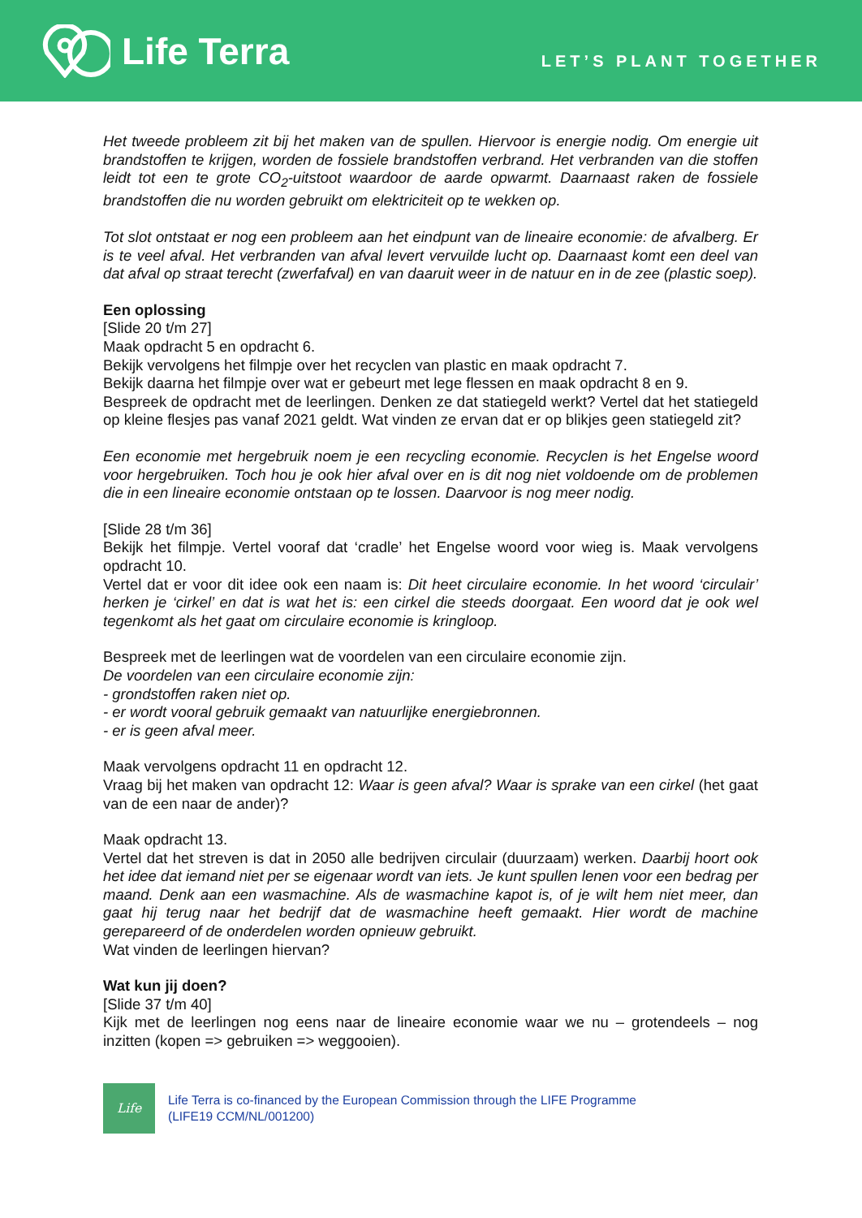Life Terra
LET’S PLANT TOGETHER
Het tweede probleem zit bij het maken van de spullen. Hiervoor is energie nodig. Om energie uit brandstoffen te krijgen, worden de fossiele brandstoffen verbrand. Het verbranden van die stoffen leidt tot een te grote CO<sub>2</sub>-uitstoot waardoor de aarde opwarmt. Daarnaast raken de fossiele brandstoffen die nu worden gebruikt om elektriciteit op te wekken op.
Tot slot ontstaat er nog een probleem aan het eindpunt van de lineaire economie: de afvalberg. Er is te veel afval. Het verbranden van afval levert vervuilde lucht op. Daarnaast komt een deel van dat afval op straat terecht (zwerfafval) en van daaruit weer in de natuur en in de zee (plastic soep).
Een oplossing
[Slide 20 t/m 27]
Maak opdracht 5 en opdracht 6.
Bekijk vervolgens het filmpje over het recyclen van plastic en maak opdracht 7.
Bekijk daarna het filmpje over wat er gebeurt met lege flessen en maak opdracht 8 en 9.
Bespreek de opdracht met de leerlingen. Denken ze dat statiegeld werkt? Vertel dat het statiegeld op kleine flesjes pas vanaf 2021 geldt. Wat vinden ze ervan dat er op blikjes geen statiegeld zit?
Een economie met hergebruik noem je een recycling economie. Recyclen is het Engelse woord voor hergebruiken. Toch hou je ook hier afval over en is dit nog niet voldoende om de problemen die in een lineaire economie ontstaan op te lossen. Daarvoor is nog meer nodig.
[Slide 28 t/m 36]
Bekijk het filmpje. Vertel vooraf dat ‘cradle’ het Engelse woord voor wieg is. Maak vervolgens opdracht 10.
Vertel dat er voor dit idee ook een naam is: Dit heet circulaire economie. In het woord ‘circulair’ herken je ‘cirkel’ en dat is wat het is: een cirkel die steeds doorgaat. Een woord dat je ook wel tegenkomt als het gaat om circulaire economie is kringloop.
Bespreek met de leerlingen wat de voordelen van een circulaire economie zijn.
De voordelen van een circulaire economie zijn:
- grondstoffen raken niet op.
- er wordt vooral gebruik gemaakt van natuurlijke energiebronnen.
- er is geen afval meer.
Maak vervolgens opdracht 11 en opdracht 12.
Vraag bij het maken van opdracht 12: Waar is geen afval? Waar is sprake van een cirkel (het gaat van de een naar de ander)?
Maak opdracht 13.
Vertel dat het streven is dat in 2050 alle bedrijven circulair (duurzaam) werken. Daarbij hoort ook het idee dat iemand niet per se eigenaar wordt van iets. Je kunt spullen lenen voor een bedrag per maand. Denk aan een wasmachine. Als de wasmachine kapot is, of je wilt hem niet meer, dan gaat hij terug naar het bedrijf dat de wasmachine heeft gemaakt. Hier wordt de machine gerepareerd of de onderdelen worden opnieuw gebruikt.
Wat vinden de leerlingen hiervan?
Wat kun jij doen?
[Slide 37 t/m 40]
Kijk met de leerlingen nog eens naar de lineaire economie waar we nu – grotendeels – nog inzitten (kopen => gebruiken => weggooien).
Life
Life Terra is co-financed by the European Commission through the LIFE Programme
(LIFE19 CCM/NL/001200)